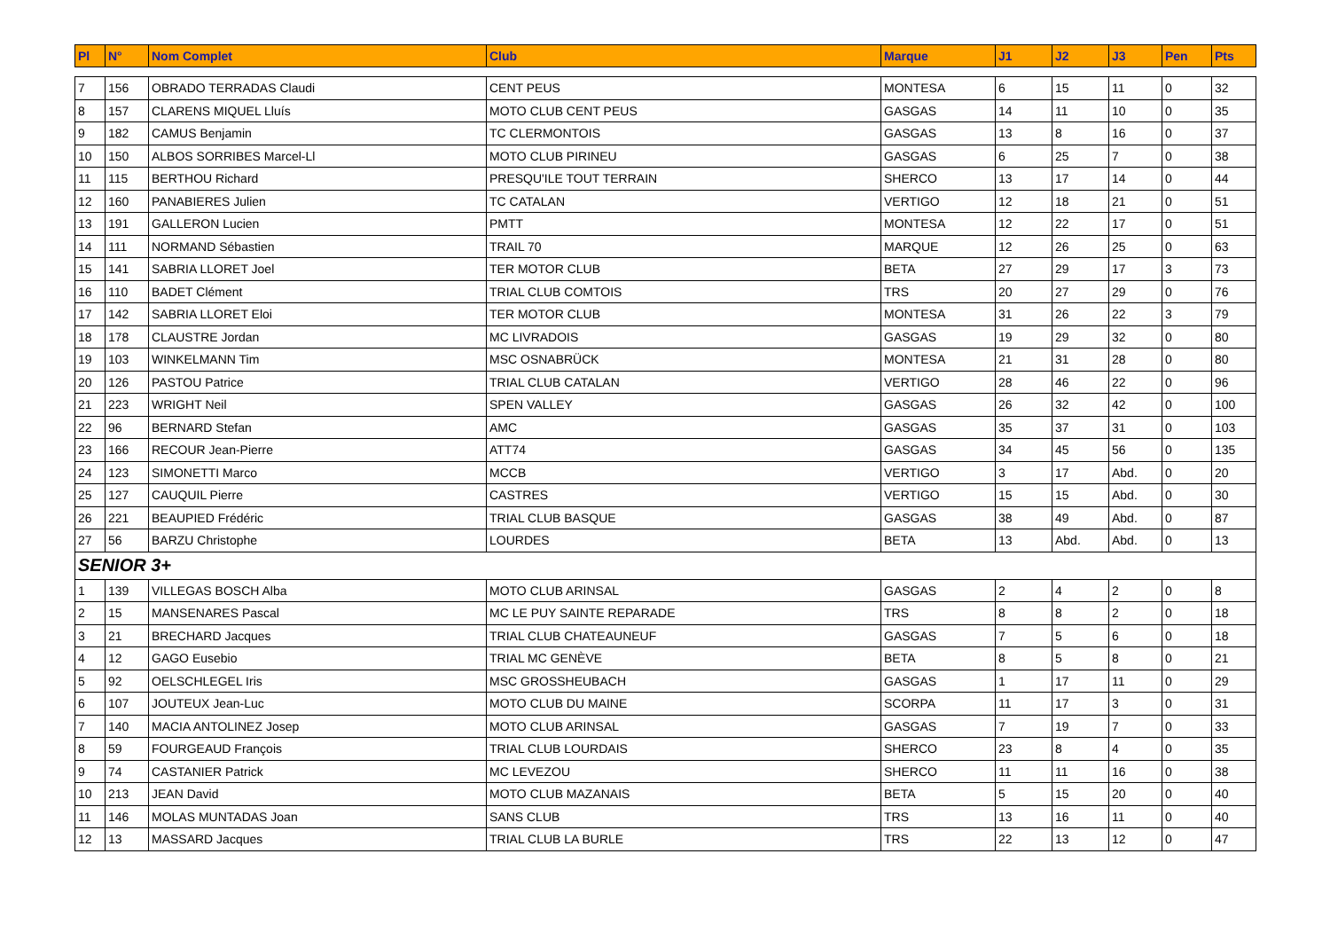| Pl | N° | Nom Complet | Club | Marque | J1 | J2 | J3 | Pen | Pts |
| --- | --- | --- | --- | --- | --- | --- | --- | --- | --- |
| 7 | 156 | OBRADO TERRADAS Claudi | CENT PEUS | MONTESA | 6 | 15 | 11 | 0 | 32 |
| 8 | 157 | CLARENS MIQUEL Lluís | MOTO CLUB CENT PEUS | GASGAS | 14 | 11 | 10 | 0 | 35 |
| 9 | 182 | CAMUS Benjamin | TC CLERMONTOIS | GASGAS | 13 | 8 | 16 | 0 | 37 |
| 10 | 150 | ALBOS SORRIBES Marcel-Ll | MOTO CLUB PIRINEU | GASGAS | 6 | 25 | 7 | 0 | 38 |
| 11 | 115 | BERTHOU Richard | PRESQU'ILE TOUT TERRAIN | SHERCO | 13 | 17 | 14 | 0 | 44 |
| 12 | 160 | PANABIERES Julien | TC CATALAN | VERTIGO | 12 | 18 | 21 | 0 | 51 |
| 13 | 191 | GALLERON Lucien | PMTT | MONTESA | 12 | 22 | 17 | 0 | 51 |
| 14 | 111 | NORMAND Sébastien | TRAIL 70 | MARQUE | 12 | 26 | 25 | 0 | 63 |
| 15 | 141 | SABRIA LLORET Joel | TER MOTOR CLUB | BETA | 27 | 29 | 17 | 3 | 73 |
| 16 | 110 | BADET Clément | TRIAL CLUB COMTOIS | TRS | 20 | 27 | 29 | 0 | 76 |
| 17 | 142 | SABRIA LLORET Eloi | TER MOTOR CLUB | MONTESA | 31 | 26 | 22 | 3 | 79 |
| 18 | 178 | CLAUSTRE Jordan | MC LIVRADOIS | GASGAS | 19 | 29 | 32 | 0 | 80 |
| 19 | 103 | WINKELMANN Tim | MSC OSNABRÜCK | MONTESA | 21 | 31 | 28 | 0 | 80 |
| 20 | 126 | PASTOU Patrice | TRIAL CLUB CATALAN | VERTIGO | 28 | 46 | 22 | 0 | 96 |
| 21 | 223 | WRIGHT Neil | SPEN VALLEY | GASGAS | 26 | 32 | 42 | 0 | 100 |
| 22 | 96 | BERNARD Stefan | AMC | GASGAS | 35 | 37 | 31 | 0 | 103 |
| 23 | 166 | RECOUR Jean-Pierre | ATT74 | GASGAS | 34 | 45 | 56 | 0 | 135 |
| 24 | 123 | SIMONETTI Marco | MCCB | VERTIGO | 3 | 17 | Abd. | 0 | 20 |
| 25 | 127 | CAUQUIL Pierre | CASTRES | VERTIGO | 15 | 15 | Abd. | 0 | 30 |
| 26 | 221 | BEAUPIED Frédéric | TRIAL CLUB BASQUE | GASGAS | 38 | 49 | Abd. | 0 | 87 |
| 27 | 56 | BARZU Christophe | LOURDES | BETA | 13 | Abd. | Abd. | 0 | 13 |
| SENIOR 3+ | | | | | | | | | |
| 1 | 139 | VILLEGAS BOSCH Alba | MOTO CLUB ARINSAL | GASGAS | 2 | 4 | 2 | 0 | 8 |
| 2 | 15 | MANSENARES Pascal | MC LE PUY SAINTE REPARADE | TRS | 8 | 8 | 2 | 0 | 18 |
| 3 | 21 | BRECHARD Jacques | TRIAL CLUB CHATEAUNEUF | GASGAS | 7 | 5 | 6 | 0 | 18 |
| 4 | 12 | GAGO Eusebio | TRIAL MC GENÈVE | BETA | 8 | 5 | 8 | 0 | 21 |
| 5 | 92 | OELSCHLEGEL Iris | MSC GROSSHEUBACH | GASGAS | 1 | 17 | 11 | 0 | 29 |
| 6 | 107 | JOUTEUX Jean-Luc | MOTO CLUB DU MAINE | SCORPA | 11 | 17 | 3 | 0 | 31 |
| 7 | 140 | MACIA ANTOLINEZ Josep | MOTO CLUB ARINSAL | GASGAS | 7 | 19 | 7 | 0 | 33 |
| 8 | 59 | FOURGEAUD François | TRIAL CLUB LOURDAIS | SHERCO | 23 | 8 | 4 | 0 | 35 |
| 9 | 74 | CASTANIER Patrick | MC LEVEZOU | SHERCO | 11 | 11 | 16 | 0 | 38 |
| 10 | 213 | JEAN David | MOTO CLUB MAZANAIS | BETA | 5 | 15 | 20 | 0 | 40 |
| 11 | 146 | MOLAS MUNTADAS Joan | SANS CLUB | TRS | 13 | 16 | 11 | 0 | 40 |
| 12 | 13 | MASSARD Jacques | TRIAL CLUB LA BURLE | TRS | 22 | 13 | 12 | 0 | 47 |